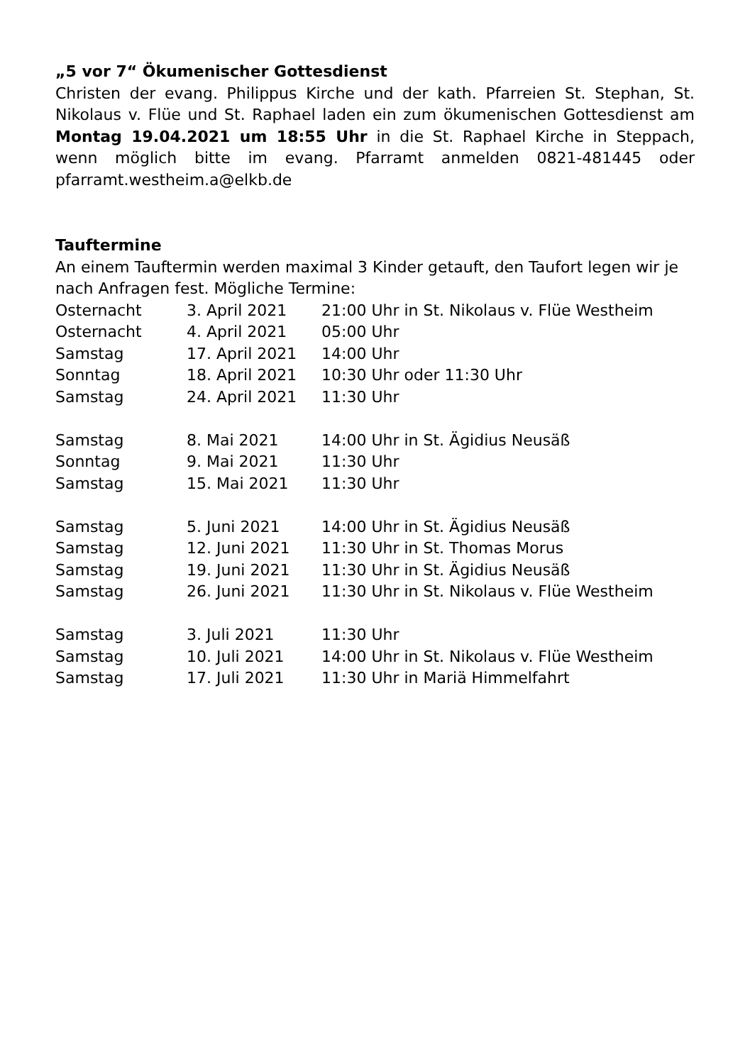„5 vor 7“ Ökumenischer Gottesdienst
Christen der evang. Philippus Kirche und der kath. Pfarreien St. Stephan, St. Nikolaus v. Flüe und St. Raphael laden ein zum ökumenischen Gottesdienst am Montag 19.04.2021 um 18:55 Uhr in die St. Raphael Kirche in Steppach, wenn möglich bitte im evang. Pfarramt anmelden 0821-481445 oder pfarramt.westheim.a@elkb.de
Tauftermine
An einem Tauftermin werden maximal 3 Kinder getauft, den Taufort legen wir je nach Anfragen fest. Mögliche Termine:
| Osternacht | 3. April 2021 | 21:00 Uhr in St. Nikolaus v. Flüe Westheim |
| Osternacht | 4. April 2021 | 05:00 Uhr |
| Samstag | 17. April 2021 | 14:00 Uhr |
| Sonntag | 18. April 2021 | 10:30 Uhr oder 11:30 Uhr |
| Samstag | 24. April 2021 | 11:30 Uhr |
| Samstag | 8. Mai 2021 | 14:00 Uhr in St. Ägidius Neusäß |
| Sonntag | 9. Mai 2021 | 11:30 Uhr |
| Samstag | 15. Mai 2021 | 11:30 Uhr |
| Samstag | 5. Juni 2021 | 14:00 Uhr in St. Ägidius Neusäß |
| Samstag | 12. Juni 2021 | 11:30 Uhr in St. Thomas Morus |
| Samstag | 19. Juni 2021 | 11:30 Uhr in St. Ägidius Neusäß |
| Samstag | 26. Juni 2021 | 11:30 Uhr in St. Nikolaus v. Flüe Westheim |
| Samstag | 3. Juli 2021 | 11:30 Uhr |
| Samstag | 10. Juli 2021 | 14:00 Uhr in St. Nikolaus v. Flüe Westheim |
| Samstag | 17. Juli 2021 | 11:30 Uhr in Mariä Himmelfahrt |